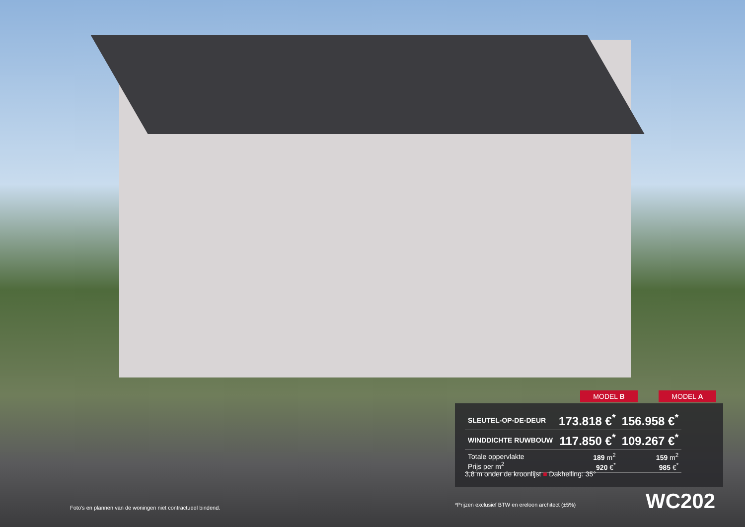MODEL B MODEL A
| SLEUTEL-OP-DE-DEUR | 173.818 €<sup>*</sup> | 156.958 €<sup>*</sup> |
| WINDDICHTE RUWBOUW | 117.850 €<sup>*</sup> | 109.267 €<sup>*</sup> |
| Totale oppervlakte Prijs per m<sup>2</sup> | 189 m<sup>2</sup> 920 €<sup>*</sup> | 159 m<sup>2</sup> 985 €<sup>*</sup> |
3,8 m onder de kroonlijst ■ Dakhelling: 35°
Foto's en plannen van de woningen niet contractueel bindend.
*Prijzen exclusief BTW en ereloon architect (±5%)
WC202